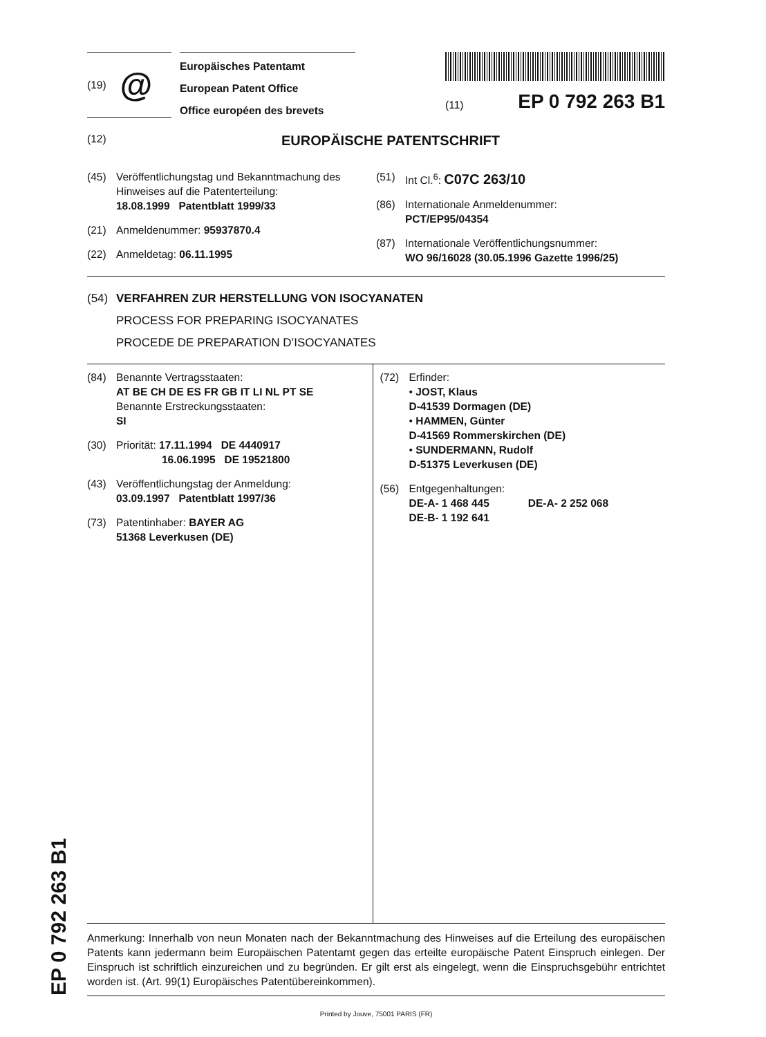EP 0 792 263 B1
(19) @
Europäisches Patentamt
European Patent Office
Office européen des brevets
(11) EP 0 792 263 B1
(12) EUROPÄISCHE PATENTSCHRIFT
(45) Veröffentlichungstag und Bekanntmachung des Hinweises auf die Patenterteilung:
18.08.1999 Patentblatt 1999/33
(21) Anmeldenummer: 95937870.4
(22) Anmeldetag: 06.11.1995
(51) Int Cl.<sup>6</sup>: C07C 263/10
(86) Internationale Anmeldenummer:
PCT/EP95/04354
(87) Internationale Veröffentlichungsnummer:
WO 96/16028 (30.05.1996 Gazette 1996/25)
(54) VERFAHREN ZUR HERSTELLUNG VON ISOCYANATEN
PROCESS FOR PREPARING ISOCYANATES
PROCEDE DE PREPARATION D’ISOCYANATES
(84) Benannte Vertragsstaaten:
AT BE CH DE ES FR GB IT LI NL PT SE
Benannte Erstreckungsstaaten:
SI
(30) Priorität: 17.11.1994 DE 4440917
16.06.1995 DE 19521800
(43) Veröffentlichungstag der Anmeldung:
03.09.1997 Patentblatt 1997/36
(73) Patentinhaber: BAYER AG
51368 Leverkusen (DE)
(72) Erfinder:
• JOST, Klaus
D-41539 Dormagen (DE)
• HAMMEN, Günter
D-41569 Rommerskirchen (DE)
• SUNDERMANN, Rudolf
D-51375 Leverkusen (DE)
(56) Entgegenhaltungen:
DE-A- 1 468 445 DE-A- 2 252 068
DE-B- 1 192 641
Anmerkung: Innerhalb von neun Monaten nach der Bekanntmachung des Hinweises auf die Erteilung des europäischen Patents kann jedermann beim Europäischen Patentamt gegen das erteilte europäische Patent Einspruch einlegen. Der Einspruch ist schriftlich einzureichen und zu begründen. Er gilt erst als eingelegt, wenn die Einspruchsgebühr entrichtet worden ist. (Art. 99(1) Europäisches Patentübereinkommen).
Printed by Jouve, 75001 PARIS (FR)